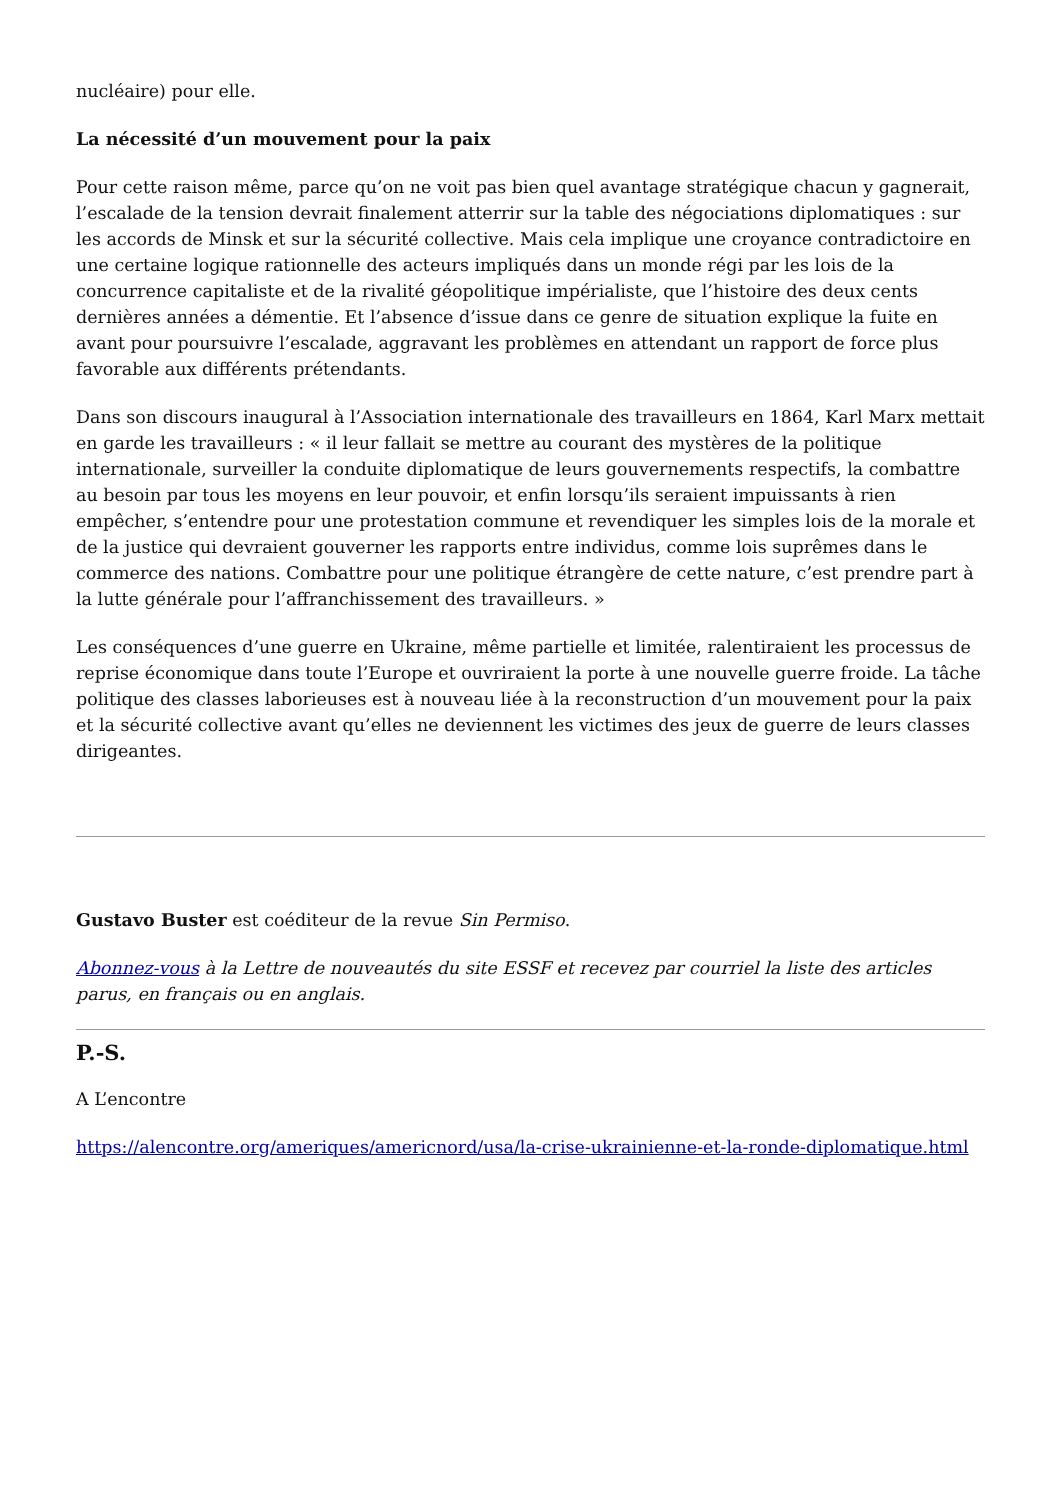nucléaire) pour elle.
La nécessité d’un mouvement pour la paix
Pour cette raison même, parce qu’on ne voit pas bien quel avantage stratégique chacun y gagnerait, l’escalade de la tension devrait finalement atterrir sur la table des négociations diplomatiques : sur les accords de Minsk et sur la sécurité collective. Mais cela implique une croyance contradictoire en une certaine logique rationnelle des acteurs impliqués dans un monde régi par les lois de la concurrence capitaliste et de la rivalité géopolitique impérialiste, que l’histoire des deux cents dernières années a démentie. Et l’absence d’issue dans ce genre de situation explique la fuite en avant pour poursuivre l’escalade, aggravant les problèmes en attendant un rapport de force plus favorable aux différents prétendants.
Dans son discours inaugural à l’Association internationale des travailleurs en 1864, Karl Marx mettait en garde les travailleurs : « il leur fallait se mettre au courant des mystères de la politique internationale, surveiller la conduite diplomatique de leurs gouvernements respectifs, la combattre au besoin par tous les moyens en leur pouvoir, et enfin lorsqu’ils seraient impuissants à rien empêcher, s’entendre pour une protestation commune et revendiquer les simples lois de la morale et de la justice qui devraient gouverner les rapports entre individus, comme lois suprêmes dans le commerce des nations. Combattre pour une politique étrangère de cette nature, c’est prendre part à la lutte générale pour l’affranchissement des travailleurs. »
Les conséquences d’une guerre en Ukraine, même partielle et limitée, ralentiraient les processus de reprise économique dans toute l’Europe et ouvriraient la porte à une nouvelle guerre froide. La tâche politique des classes laborieuses est à nouveau liée à la reconstruction d’un mouvement pour la paix et la sécurité collective avant qu’elles ne deviennent les victimes des jeux de guerre de leurs classes dirigeantes.
Gustavo Buster est coéditeur de la revue Sin Permiso.
Abonnez-vous à la Lettre de nouveautés du site ESSF et recevez par courriel la liste des articles parus, en français ou en anglais.
P.-S.
A L’encontre
https://alencontre.org/ameriques/americnord/usa/la-crise-ukrainienne-et-la-ronde-diplomatique.html